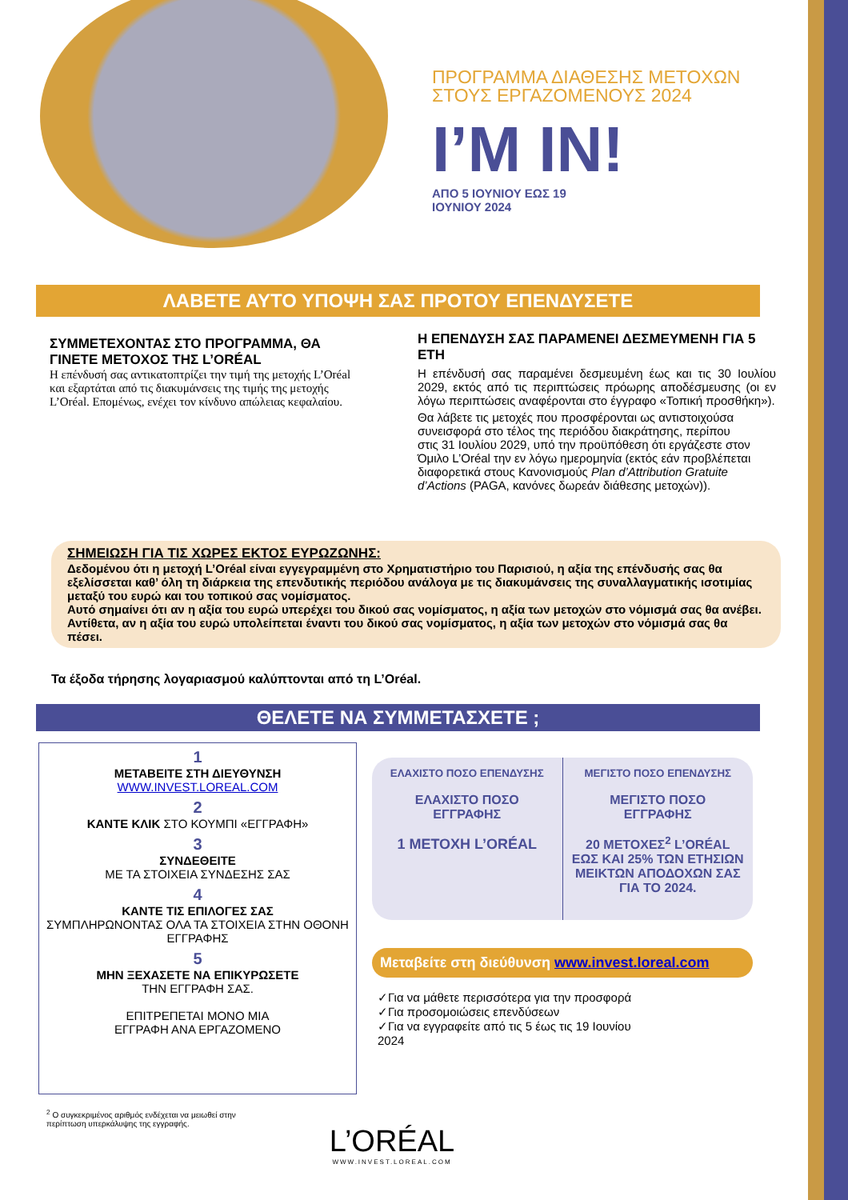ΠΡΟΓΡΑΜΜΑ ΔΙΑΘΕΣΗΣ ΜΕΤΟΧΩΝ
ΣΤΟΥΣ ΕΡΓΑΖΟΜΕΝΟΥΣ 2024
I’M IN!
ΑΠΟ 5 ΙΟΥΝΙΟΥ ΕΩΣ 19
ΙΟΥΝΙΟΥ 2024
ΛΑΒΕΤΕ ΑΥΤΟ ΥΠΟΨΗ ΣΑΣ ΠΡΟΤΟΥ ΕΠΕΝΔΥΣΕΤΕ
ΣΥΜΜΕΤΕΧΟΝΤΑΣ ΣΤΟ ΠΡΟΓΡΑΜΜΑ, ΘΑ ΓΙΝΕΤΕ ΜΕΤΟΧΟΣ ΤΗΣ L’ORÉAL
Η επένδυσή σας αντικατοπτρίζει την τιμή της μετοχής L’Oréal και εξαρτάται από τις διακυμάνσεις της τιμής της μετοχής L’Oréal. Επομένως, ενέχει τον κίνδυνο απώλειας κεφαλαίου.
Η ΕΠΕΝΔΥΣΗ ΣΑΣ ΠΑΡΑΜΕΝΕΙ ΔΕΣΜΕΥΜΕΝΗ ΓΙΑ 5 ΕΤΗ
Η επένδυσή σας παραμένει δεσμευμένη έως και τις 30 Ιουλίου 2029, εκτός από τις περιπτώσεις πρόωρης αποδέσμευσης (οι εν λόγω περιπτώσεις αναφέρονται στο έγγραφο «Τοπική προσθήκη»).
Θα λάβετε τις μετοχές που προσφέρονται ως αντιστοιχούσα συνεισφορά στο τέλος της περιόδου διακράτησης, περίπου
στις 31 Ιουλίου 2029, υπό την προϋπόθεση ότι εργάζεστε στον Όμιλο L’Oréal την εν λόγω ημερομηνία (εκτός εάν προβλέπεται διαφορετικά στους Κανονισμούς Plan d’Attribution Gratuite d’Actions (PAGA, κανόνες δωρεάν διάθεσης μετοχών)).
ΣΗΜΕΙΩΣΗ ΓΙΑ ΤΙΣ ΧΩΡΕΣ ΕΚΤΟΣ ΕΥΡΩΖΩΝΗΣ:
Δεδομένου ότι η μετοχή L’Oréal είναι εγγεγραμμένη στο Χρηματιστήριο του Παρισιού, η αξία της επένδυσής σας θα εξελίσσεται καθ’ όλη τη διάρκεια της επενδυτικής περιόδου ανάλογα με τις διακυμάνσεις της συναλλαγματικής ισοτιμίας μεταξύ του ευρώ και του τοπικού σας νομίσματος.
Αυτό σημαίνει ότι αν η αξία του ευρώ υπερέχει του δικού σας νομίσματος, η αξία των μετοχών στο νόμισμά σας θα ανέβει. Αντίθετα, αν η αξία του ευρώ υπολείπεται έναντι του δικού σας νομίσματος, η αξία των μετοχών στο νόμισμά σας θα πέσει.
Τα έξοδα τήρησης λογαριασμού καλύπτονται από τη L’Oréal.
ΘΕΛΕΤΕ ΝΑ ΣΥΜΜΕΤΑΣΧΕΤΕ ;
1
ΜΕΤΑΒΕΙΤΕ ΣΤΗ ΔΙΕΥΘΥΝΣΗ
WWW.INVEST.LOREAL.COM
2
ΚΑΝΤΕ ΚΛΙΚ ΣΤΟ ΚΟΥΜΠΙ «ΕΓΓΡΑΦΗ»
3
ΣΥΝΔΕΘΕΙΤΕ
ΜΕ ΤΑ ΣΤΟΙΧΕΙΑ ΣΥΝΔΕΣΗΣ ΣΑΣ
4
ΚΑΝΤΕ ΤΙΣ ΕΠΙΛΟΓΕΣ ΣΑΣ
ΣΥΜΠΛΗΡΩΝΟΝΤΑΣ ΟΛΑ ΤΑ ΣΤΟΙΧΕΙΑ ΣΤΗΝ ΟΘΟΝΗ ΕΓΓΡΑΦΗΣ
5
ΜΗΝ ΞΕΧΑΣΕΤΕ ΝΑ ΕΠΙΚΥΡΩΣΕΤΕ
ΤΗΝ ΕΓΓΡΑΦΗ ΣΑΣ.
ΕΠΙΤΡΕΠΕΤΑΙ ΜΟΝΟ ΜΙΑ
ΕΓΓΡΑΦΗ ΑΝΑ ΕΡΓΑΖΟΜΕΝΟ
ΕΛΑΧΙΣΤΟ ΠΟΣΟ ΕΠΕΝΔΥΣΗΣ
ΕΛΑΧΙΣΤΟ ΠΟΣΟ
ΕΓΓΡΑΦΗΣ
1 ΜΕΤΟΧΗ L’ORÉAL
ΜΕΓΙΣΤΟ ΠΟΣΟ ΕΠΕΝΔΥΣΗΣ
ΜΕΓΙΣΤΟ ΠΟΣΟ
ΕΓΓΡΑΦΗΣ
20 ΜΕΤΟΧΕΣ<sup>2</sup> L’ORÉAL ΕΩΣ ΚΑΙ 25% ΤΩΝ ΕΤΗΣΙΩΝ ΜΕΙΚΤΩΝ ΑΠΟΔΟΧΩΝ ΣΑΣ ΓΙΑ ΤΟ 2024.
Μεταβείτε στη διεύθυνση www.invest.loreal.com
✓Για να μάθετε περισσότερα για την προσφορά
✓Για προσομοιώσεις επενδύσεων
✓Για να εγγραφείτε από τις 5 έως τις 19 Ιουνίου 2024
<sup>2</sup> Ο συγκεκριμένος αριθμός ενδέχεται να μειωθεί στην περίπτωση υπερκάλυψης της εγγραφής.
L’ORÉAL
WWW.INVEST.LOREAL.COM